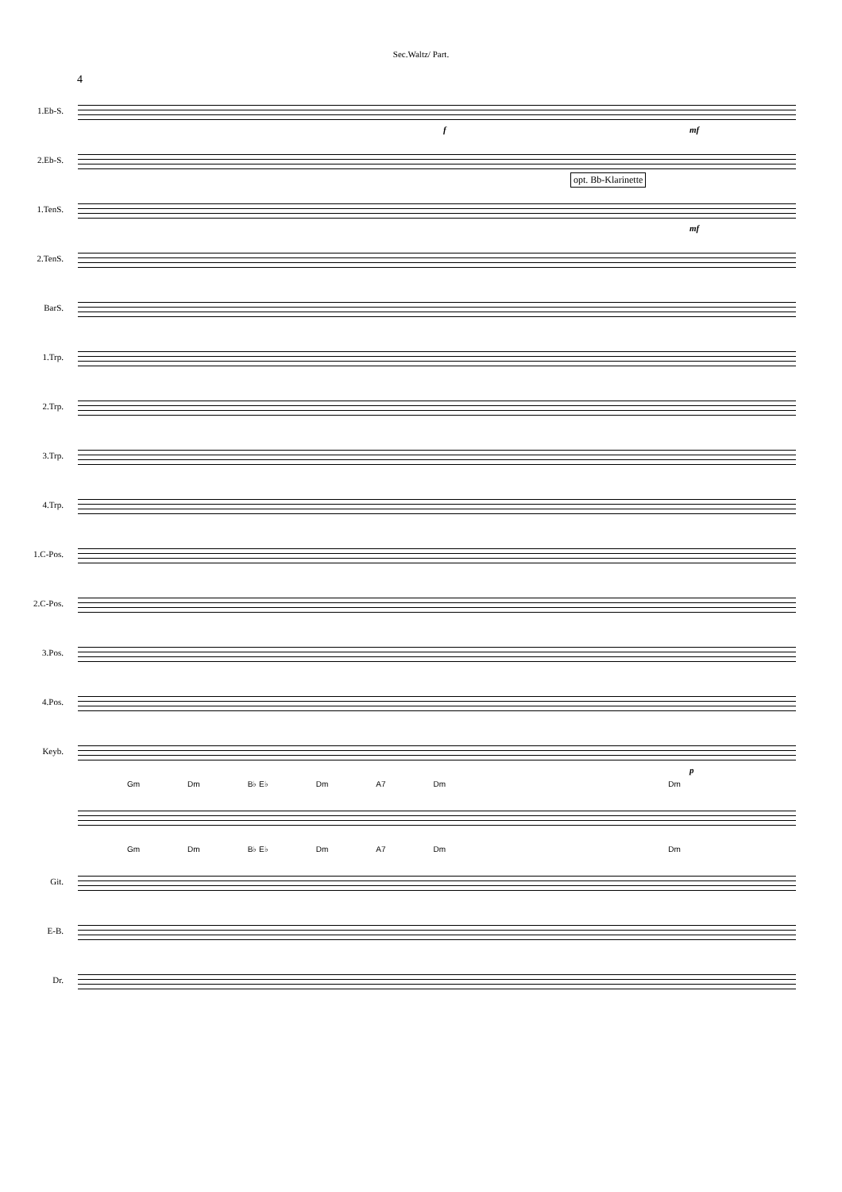Sec.Waltz/ Part.
4
1.Eb-S.
mf f
2.Eb-S.
opt. Bb-Klarinette
1.TenS.
mf
2.TenS.
BarS.
1.Trp.
2.Trp.
3.Trp.
4.Trp.
1.C-Pos.
2.C-Pos.
3.Pos.
4.Pos.
Keyb.
p
Gm Dm B♭ E♭ Dm A7 Dm Dm
Gm Dm B♭ E♭ Dm A7 Dm Dm
Git.
E-B.
Dr.